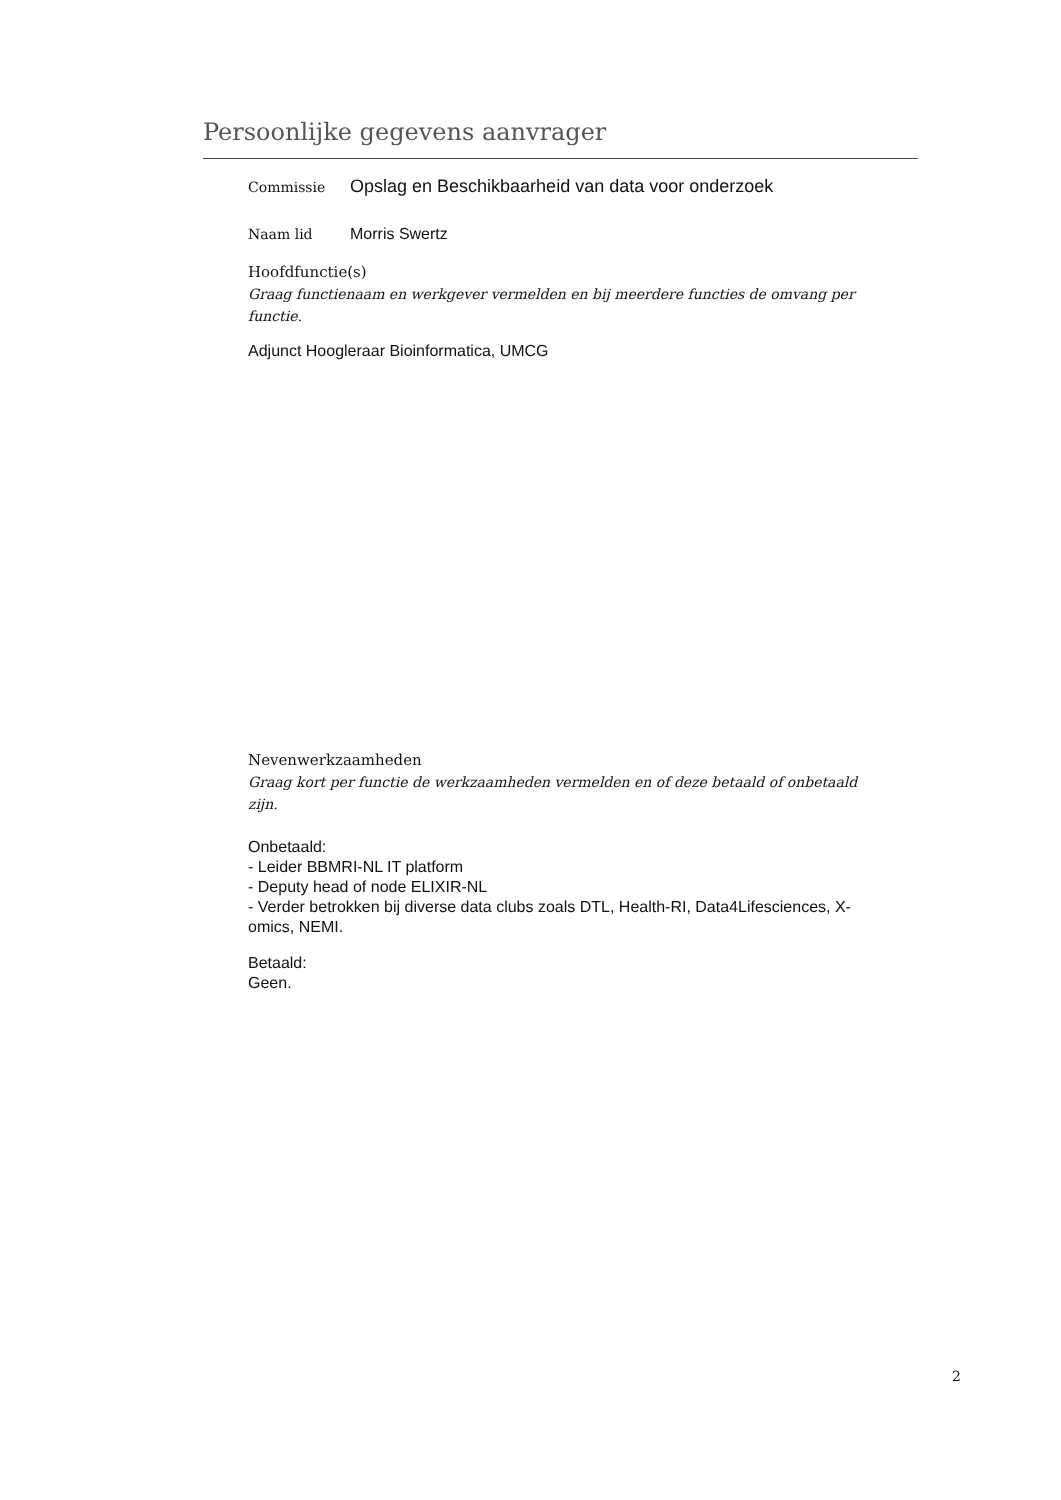Persoonlijke gegevens aanvrager
Commissie
Opslag en Beschikbaarheid van data voor onderzoek
Naam lid Morris Swertz
Hoofdfunctie(s)
Graag functienaam en werkgever vermelden en bij meerdere functies de omvang per functie.
Adjunct Hoogleraar Bioinformatica, UMCG
Nevenwerkzaamheden
Graag kort per functie de werkzaamheden vermelden en of deze betaald of onbetaald zijn.
Onbetaald:
- Leider BBMRI-NL IT platform
- Deputy head of node ELIXIR-NL
- Verder betrokken bij diverse data clubs zoals DTL, Health-RI, Data4Lifesciences, X-omics, NEMI.
Betaald:
Geen.
2